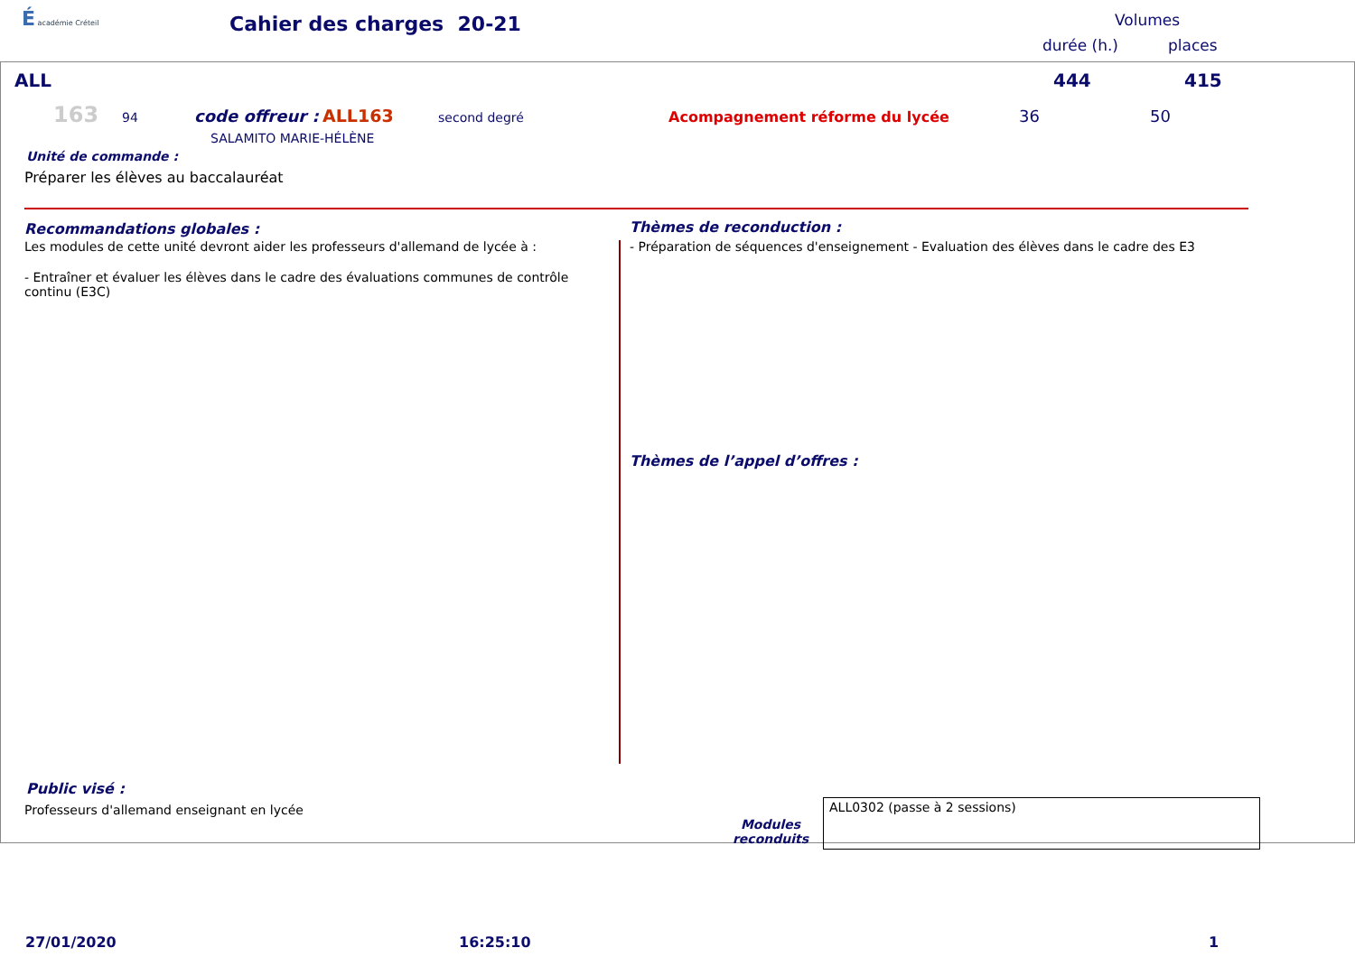É académie Créteil
Cahier des charges 20-21
Volumes
durée (h.) places
ALL 444 415
163 94 code offreur : ALL163 second degré Acompagnement réforme du lycée 36 50
SALAMITO MARIE-HÉLÈNE
Unité de commande :
Préparer les élèves au baccalauréat
Recommandations globales :
Les modules de cette unité devront aider les professeurs d'allemand de lycée à :
- Entraîner et évaluer les élèves dans le cadre des évaluations communes de contrôle continu (E3C)
Thèmes de reconduction :
- Préparation de séquences d'enseignement - Evaluation des élèves dans le cadre des E3
Thèmes de l’appel d’offres :
Public visé :
Professeurs d'allemand enseignant en lycée
Modules reconduits
ALL0302 (passe à 2 sessions)
27/01/2020 16:25:10 1